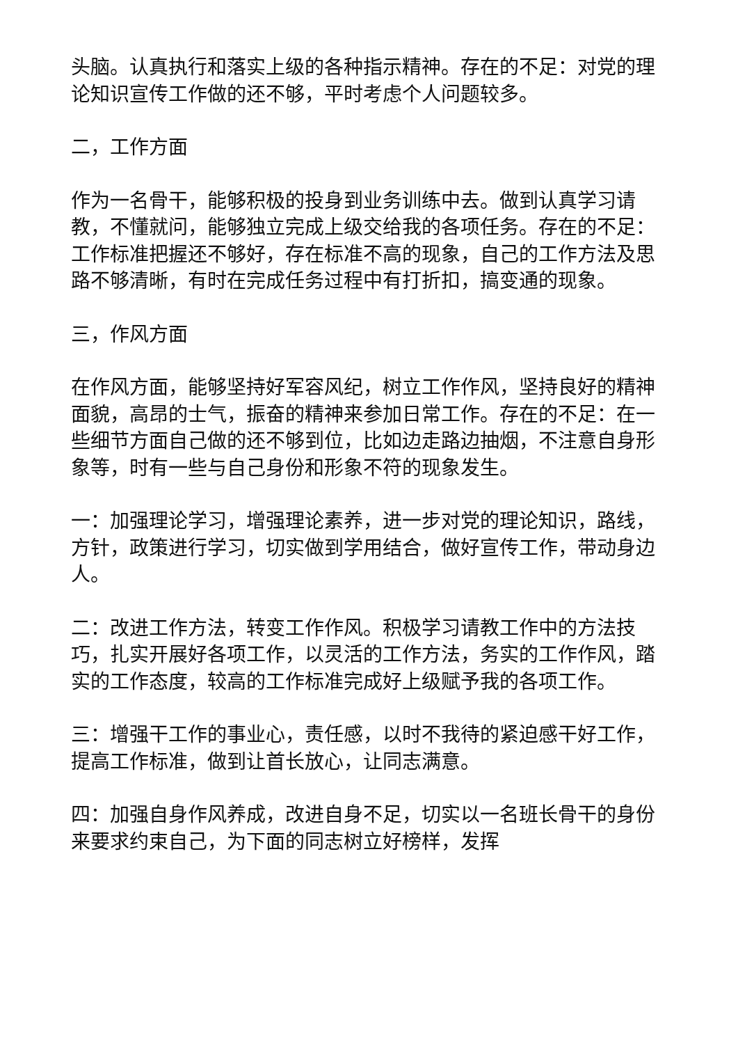头脑。认真执行和落实上级的各种指示精神。存在的不足：对党的理论知识宣传工作做的还不够，平时考虑个人问题较多。
二，工作方面
作为一名骨干，能够积极的投身到业务训练中去。做到认真学习请教，不懂就问，能够独立完成上级交给我的各项任务。存在的不足：工作标准把握还不够好，存在标准不高的现象，自己的工作方法及思路不够清晰，有时在完成任务过程中有打折扣，搞变通的现象。
三，作风方面
在作风方面，能够坚持好军容风纪，树立工作作风，坚持良好的精神面貌，高昂的士气，振奋的精神来参加日常工作。存在的不足：在一些细节方面自己做的还不够到位，比如边走路边抽烟，不注意自身形象等，时有一些与自己身份和形象不符的现象发生。
一：加强理论学习，增强理论素养，进一步对党的理论知识，路线，方针，政策进行学习，切实做到学用结合，做好宣传工作，带动身边人。
二：改进工作方法，转变工作作风。积极学习请教工作中的方法技巧，扎实开展好各项工作，以灵活的工作方法，务实的工作作风，踏实的工作态度，较高的工作标准完成好上级赋予我的各项工作。
三：增强干工作的事业心，责任感，以时不我待的紧迫感干好工作，提高工作标准，做到让首长放心，让同志满意。
四：加强自身作风养成，改进自身不足，切实以一名班长骨干的身份来要求约束自己，为下面的同志树立好榜样，发挥